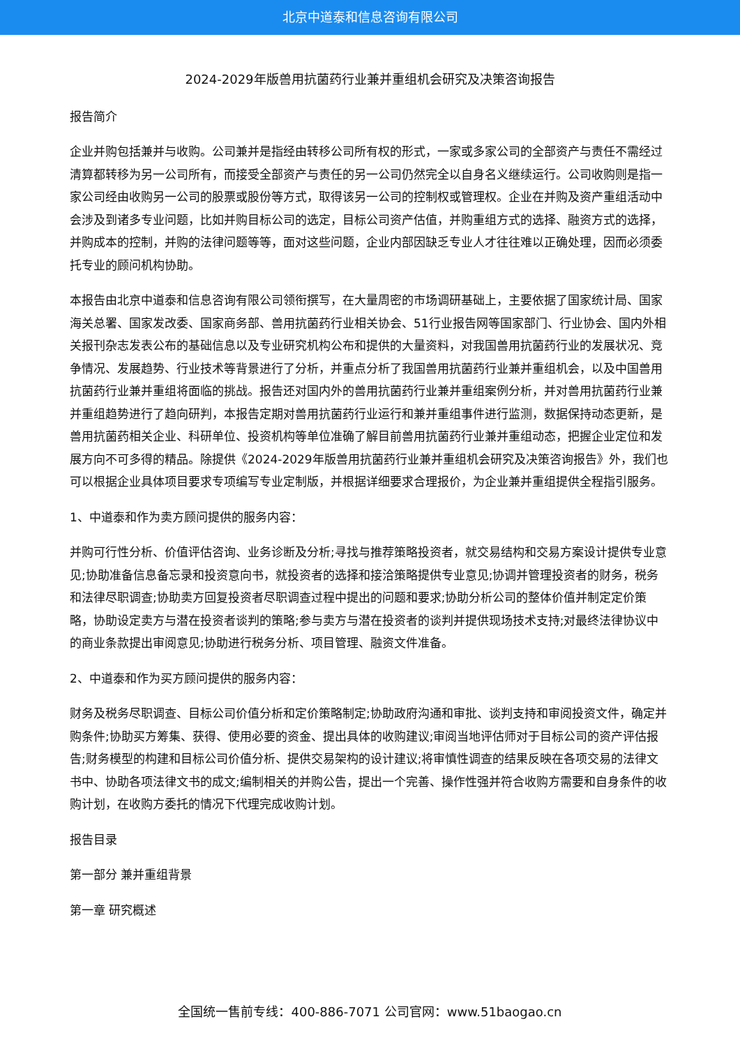北京中道泰和信息咨询有限公司
2024-2029年版兽用抗菌药行业兼并重组机会研究及决策咨询报告
报告简介
企业并购包括兼并与收购。公司兼并是指经由转移公司所有权的形式，一家或多家公司的全部资产与责任不需经过清算都转移为另一公司所有，而接受全部资产与责任的另一公司仍然完全以自身名义继续运行。公司收购则是指一家公司经由收购另一公司的股票或股份等方式，取得该另一公司的控制权或管理权。企业在并购及资产重组活动中会涉及到诸多专业问题，比如并购目标公司的选定，目标公司资产估值，并购重组方式的选择、融资方式的选择，并购成本的控制，并购的法律问题等等，面对这些问题，企业内部因缺乏专业人才往往难以正确处理，因而必须委托专业的顾问机构协助。
本报告由北京中道泰和信息咨询有限公司领衔撰写，在大量周密的市场调研基础上，主要依据了国家统计局、国家海关总署、国家发改委、国家商务部、兽用抗菌药行业相关协会、51行业报告网等国家部门、行业协会、国内外相关报刊杂志发表公布的基础信息以及专业研究机构公布和提供的大量资料，对我国兽用抗菌药行业的发展状况、竞争情况、发展趋势、行业技术等背景进行了分析，并重点分析了我国兽用抗菌药行业兼并重组机会，以及中国兽用抗菌药行业兼并重组将面临的挑战。报告还对国内外的兽用抗菌药行业兼并重组案例分析，并对兽用抗菌药行业兼并重组趋势进行了趋向研判，本报告定期对兽用抗菌药行业运行和兼并重组事件进行监测，数据保持动态更新，是兽用抗菌药相关企业、科研单位、投资机构等单位准确了解目前兽用抗菌药行业兼并重组动态，把握企业定位和发展方向不可多得的精品。除提供《2024-2029年版兽用抗菌药行业兼并重组机会研究及决策咨询报告》外，我们也可以根据企业具体项目要求专项编写专业定制版，并根据详细要求合理报价，为企业兼并重组提供全程指引服务。
1、中道泰和作为卖方顾问提供的服务内容：
并购可行性分析、价值评估咨询、业务诊断及分析;寻找与推荐策略投资者，就交易结构和交易方案设计提供专业意见;协助准备信息备忘录和投资意向书，就投资者的选择和接洽策略提供专业意见;协调并管理投资者的财务，税务和法律尽职调查;协助卖方回复投资者尽职调查过程中提出的问题和要求;协助分析公司的整体价值并制定定价策略，协助设定卖方与潜在投资者谈判的策略;参与卖方与潜在投资者的谈判并提供现场技术支持;对最终法律协议中的商业条款提出审阅意见;协助进行税务分析、项目管理、融资文件准备。
2、中道泰和作为买方顾问提供的服务内容：
财务及税务尽职调查、目标公司价值分析和定价策略制定;协助政府沟通和审批、谈判支持和审阅投资文件，确定并购条件;协助买方筹集、获得、使用必要的资金、提出具体的收购建议;审阅当地评估师对于目标公司的资产评估报告;财务模型的构建和目标公司价值分析、提供交易架构的设计建议;将审慎性调查的结果反映在各项交易的法律文书中、协助各项法律文书的成文;编制相关的并购公告，提出一个完善、操作性强并符合收购方需要和自身条件的收购计划，在收购方委托的情况下代理完成收购计划。
报告目录
第一部分 兼并重组背景
第一章 研究概述
全国统一售前专线：400-886-7071 公司官网：www.51baogao.cn